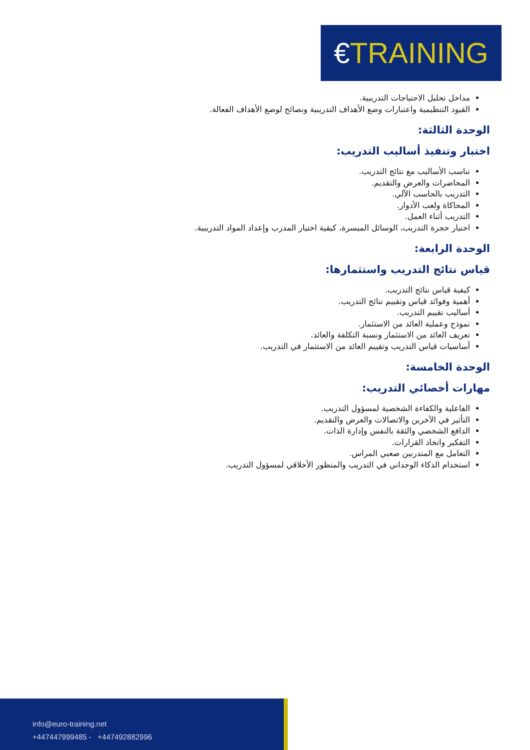€TRAINING
مداخل تحليل الاحتياجات التدريبية.
القيود التنظيمية واعتبارات وضع الأهداف التدريبية ونصائح لوضع الأهداف الفعالة.
الوحدة الثالثة:
اختبار وتنفيذ أساليب التدريب:
تناسب الأساليب مع نتائج التدريب.
المحاضرات والعرض والتقديم.
التدريب بالحاسب الآلي.
المحاكاة ولعب الأدوار.
التدريب أثناء العمل.
اختيار حجرة التدريب، الوسائل الميسرة، كيفية اختيار المدرب وإعداد المواد التدريبية.
الوحدة الرابعة:
قياس نتائج التدريب واستثمارها:
كيفية قياس نتائج التدريب.
أهمية وفوائد قياس وتقييم نتائج التدريب.
أساليب تقييم التدريب.
نموذج وعملية العائد من الاستثمار.
تعريف العائد من الاستثمار ونسبة التكلفة والعائد.
أساسيات قياس التدريب وتقييم العائد من الاستثمار في التدريب.
الوحدة الخامسة:
مهارات أخصائي التدريب:
الفاعلية والكفاءة الشخصية لمسؤول التدريب.
التأثير في الآخرين والاتصالات والعرض والتقديم.
الدافع الشخصي والثقة بالنفس وإدارة الذات.
التفكير واتخاذ القرارات.
التعامل مع المتدربين صعبي المراس.
استخدام الذكاء الوجداني في التدريب والمنظور الأخلاقي لمسؤول التدريب.
info@euro-training.net
+447447999485 - +447492882996